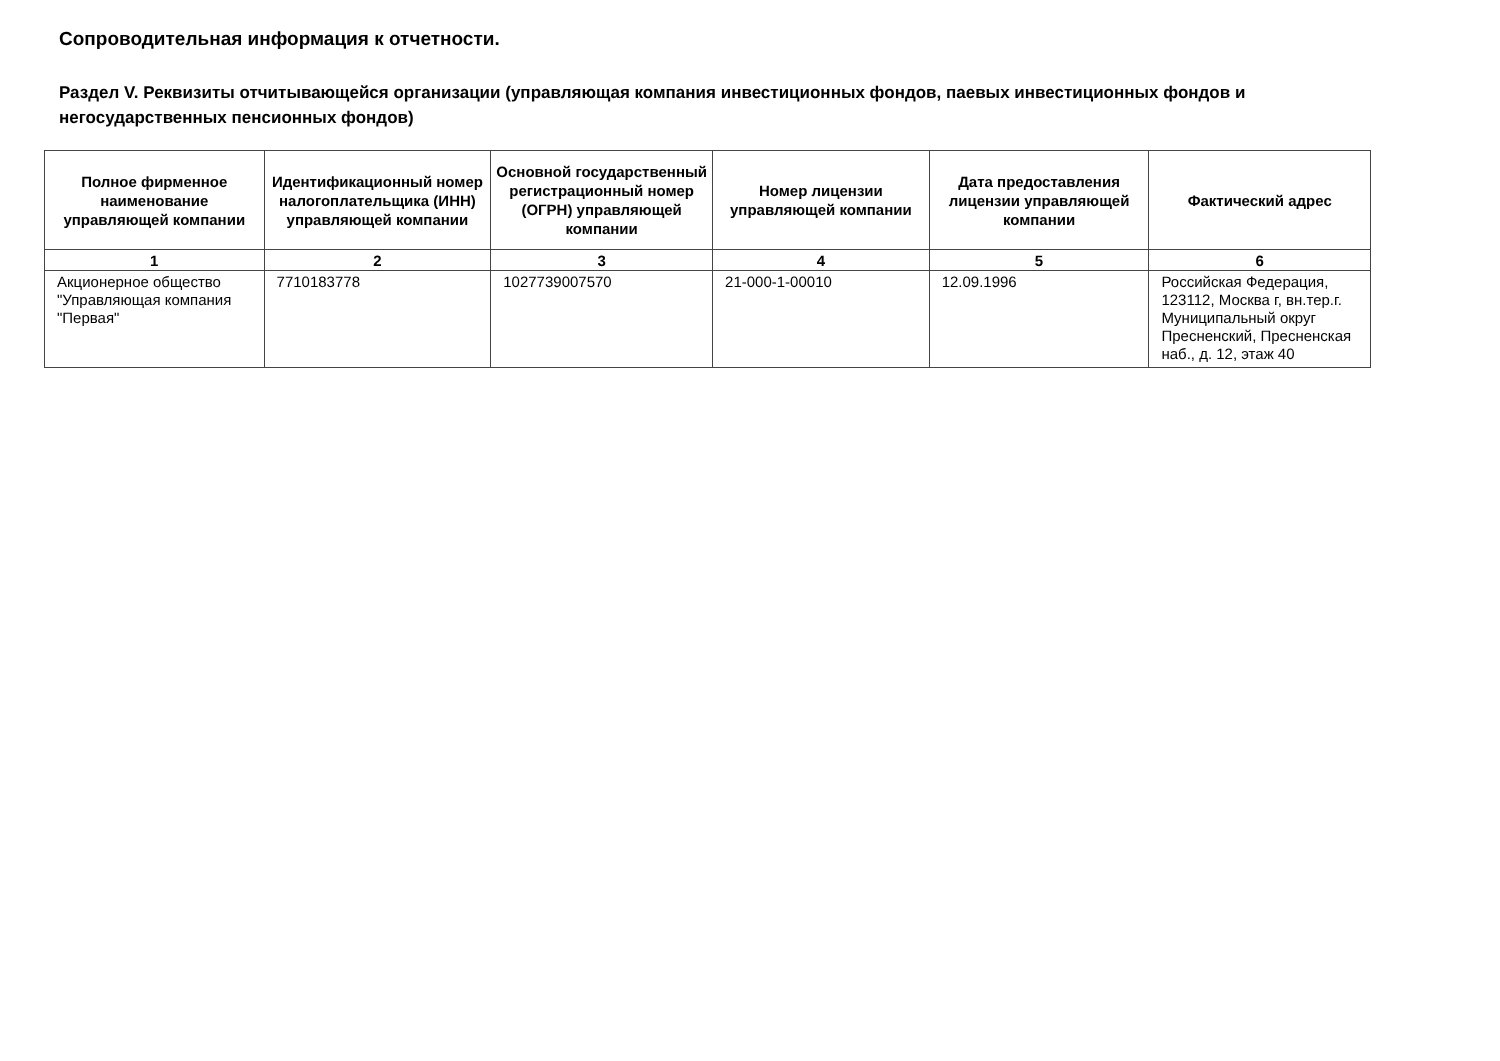Сопроводительная информация к отчетности.
Раздел V. Реквизиты отчитывающейся организации (управляющая компания инвестиционных фондов, паевых инвестиционных фондов и негосударственных пенсионных фондов)
| Полное фирменное наименование управляющей компании | Идентификационный номер налогоплательщика (ИНН) управляющей компании | Основной государственный регистрационный номер (ОГРН) управляющей компании | Номер лицензии управляющей компании | Дата предоставления лицензии управляющей компании | Фактический адрес |
| --- | --- | --- | --- | --- | --- |
| 1 | 2 | 3 | 4 | 5 | 6 |
| Акционерное общество "Управляющая компания "Первая" | 7710183778 | 1027739007570 | 21-000-1-00010 | 12.09.1996 | Российская Федерация, 123112, Москва г, вн.тер.г. Муниципальный округ Пресненский, Пресненская наб., д. 12, этаж 40 |